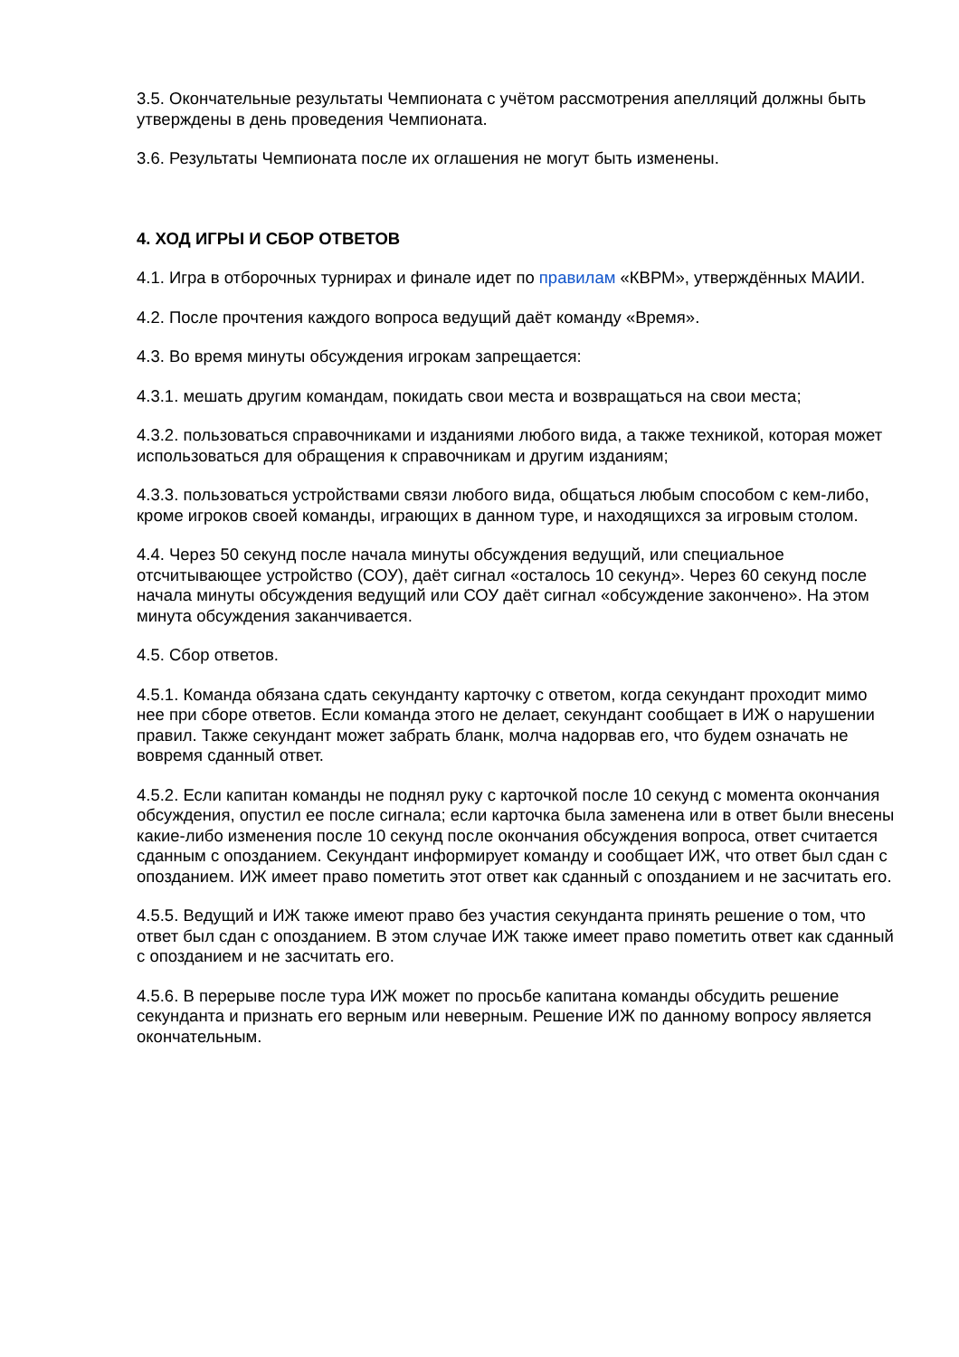3.5. Окончательные результаты Чемпионата с учётом рассмотрения апелляций должны быть утверждены в день проведения Чемпионата.
3.6. Результаты Чемпионата после их оглашения не могут быть изменены.
4. ХОД ИГРЫ И СБОР ОТВЕТОВ
4.1. Игра в отборочных турнирах и финале идет по правилам «КВРМ», утверждённых МАИИ.
4.2. После прочтения каждого вопроса ведущий даёт команду «Время».
4.3. Во время минуты обсуждения игрокам запрещается:
4.3.1. мешать другим командам, покидать свои места и возвращаться на свои места;
4.3.2. пользоваться справочниками и изданиями любого вида, а также техникой, которая может использоваться для обращения к справочникам и другим изданиям;
4.3.3. пользоваться устройствами связи любого вида, общаться любым способом с кем-либо, кроме игроков своей команды, играющих в данном туре, и находящихся за игровым столом.
4.4. Через 50 секунд после начала минуты обсуждения ведущий, или специальное отсчитывающее устройство (СОУ), даёт сигнал «осталось 10 секунд». Через 60 секунд после начала минуты обсуждения ведущий или СОУ даёт сигнал «обсуждение закончено». На этом минута обсуждения заканчивается.
4.5. Сбор ответов.
4.5.1. Команда обязана сдать секунданту карточку с ответом, когда секундант проходит мимо нее при сборе ответов. Если команда этого не делает, секундант сообщает в ИЖ о нарушении правил. Также секундант может забрать бланк, молча надорвав его, что будем означать не вовремя сданный ответ.
4.5.2. Если капитан команды не поднял руку с карточкой после 10 секунд с момента окончания обсуждения, опустил ее после сигнала; если карточка была заменена или в ответ были внесены какие-либо изменения после 10 секунд после окончания обсуждения вопроса, ответ считается сданным с опозданием. Секундант информирует команду и сообщает ИЖ, что ответ был сдан с опозданием. ИЖ имеет право пометить этот ответ как сданный с опозданием и не засчитать его.
4.5.5. Ведущий и ИЖ также имеют право без участия секунданта принять решение о том, что ответ был сдан с опозданием. В этом случае ИЖ также имеет право пометить ответ как сданный с опозданием и не засчитать его.
4.5.6. В перерыве после тура ИЖ может по просьбе капитана команды обсудить решение секунданта и признать его верным или неверным. Решение ИЖ по данному вопросу является окончательным.